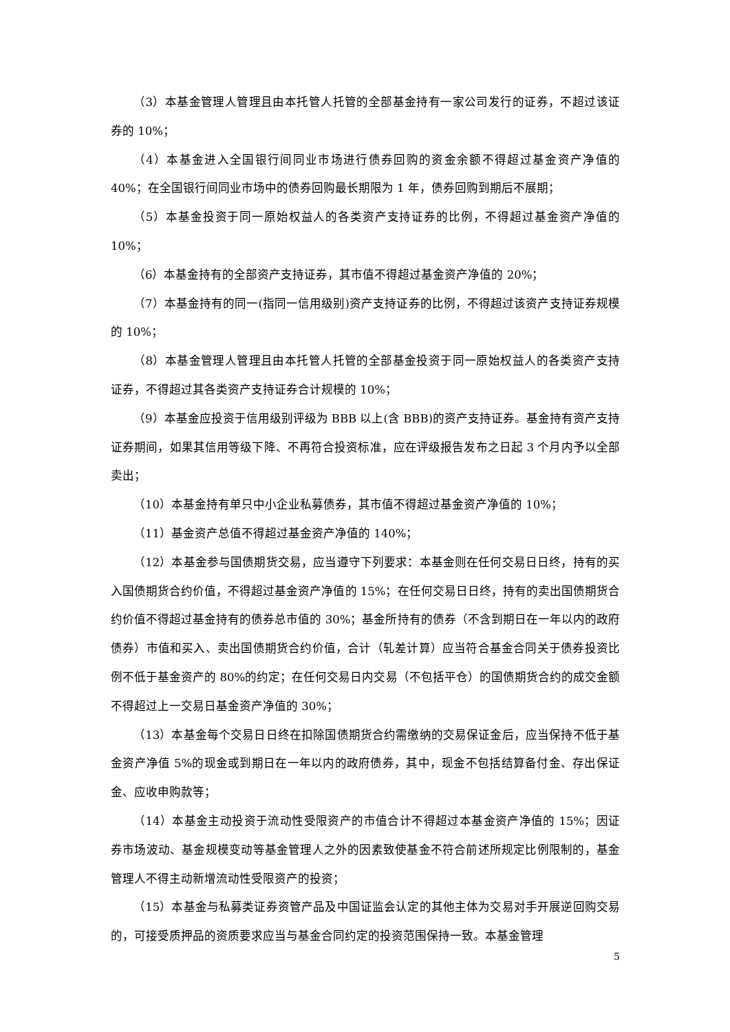（3）本基金管理人管理且由本托管人托管的全部基金持有一家公司发行的证券，不超过该证券的 10%；
（4）本基金进入全国银行间同业市场进行债券回购的资金余额不得超过基金资产净值的 40%；在全国银行间同业市场中的债券回购最长期限为 1 年，债券回购到期后不展期；
（5）本基金投资于同一原始权益人的各类资产支持证券的比例，不得超过基金资产净值的 10%；
（6）本基金持有的全部资产支持证券，其市值不得超过基金资产净值的 20%；
（7）本基金持有的同一(指同一信用级别)资产支持证券的比例，不得超过该资产支持证券规模的 10%；
（8）本基金管理人管理且由本托管人托管的全部基金投资于同一原始权益人的各类资产支持证券，不得超过其各类资产支持证券合计规模的 10%；
（9）本基金应投资于信用级别评级为 BBB 以上(含 BBB)的资产支持证券。基金持有资产支持证券期间，如果其信用等级下降、不再符合投资标准，应在评级报告发布之日起 3 个月内予以全部卖出；
（10）本基金持有单只中小企业私募债券，其市值不得超过基金资产净值的 10%；
（11）基金资产总值不得超过基金资产净值的 140%；
（12）本基金参与国债期货交易，应当遵守下列要求：本基金则在任何交易日日终，持有的买入国债期货合约价值，不得超过基金资产净值的 15%；在任何交易日日终，持有的卖出国债期货合约价值不得超过基金持有的债券总市值的 30%；基金所持有的债券（不含到期日在一年以内的政府债券）市值和买入、卖出国债期货合约价值，合计（轧差计算）应当符合基金合同关于债券投资比例不低于基金资产的 80%的约定；在任何交易日内交易（不包括平仓）的国债期货合约的成交金额不得超过上一交易日基金资产净值的 30%；
（13）本基金每个交易日日终在扣除国债期货合约需缴纳的交易保证金后，应当保持不低于基金资产净值 5%的现金或到期日在一年以内的政府债券，其中，现金不包括结算备付金、存出保证金、应收申购款等；
（14）本基金主动投资于流动性受限资产的市值合计不得超过本基金资产净值的 15%；因证券市场波动、基金规模变动等基金管理人之外的因素致使基金不符合前述所规定比例限制的，基金管理人不得主动新增流动性受限资产的投资；
（15）本基金与私募类证券资管产品及中国证监会认定的其他主体为交易对手开展逆回购交易的，可接受质押品的资质要求应当与基金合同约定的投资范围保持一致。本基金管理
5